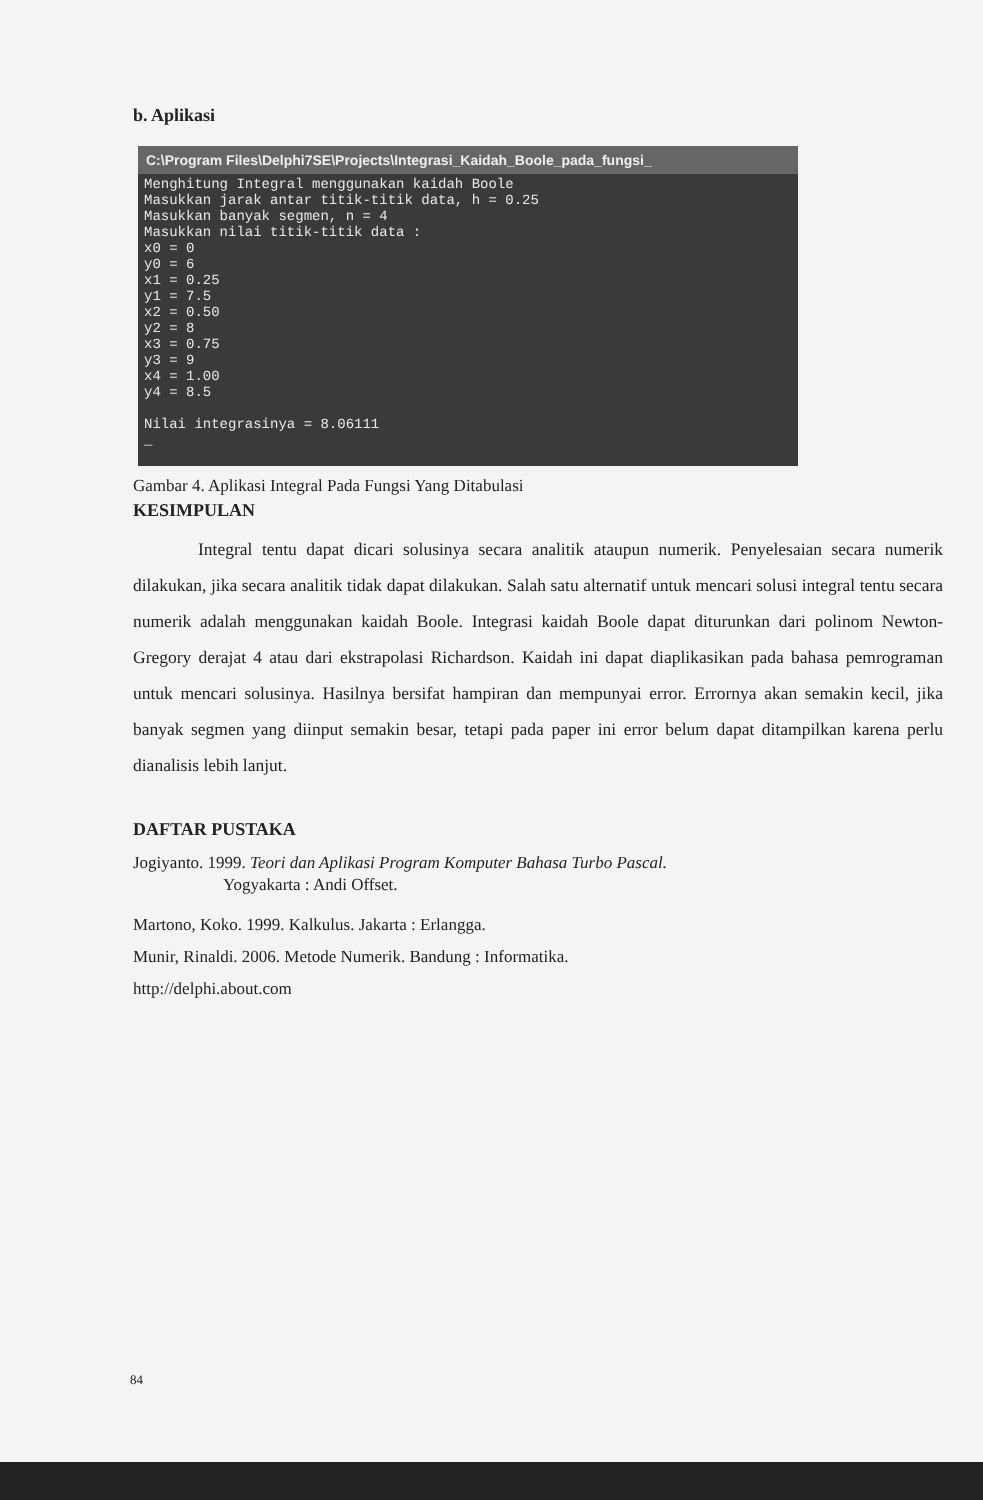b. Aplikasi
C:\Program Files\Delphi7SE\Projects\Integrasi_Kaidah_Boole_pada_fungsi_
Menghitung Integral menggunakan kaidah Boole
Masukkan jarak antar titik-titik data, h = 0.25
Masukkan banyak segmen, n = 4
Masukkan nilai titik-titik data :
x0 = 0
y0 = 6
x1 = 0.25
y1 = 7.5
x2 = 0.50
y2 = 8
x3 = 0.75
y3 = 9
x4 = 1.00
y4 = 8.5

Nilai integrasinya = 8.06111
_
Gambar 4. Aplikasi Integral Pada Fungsi Yang Ditabulasi
KESIMPULAN
Integral tentu dapat dicari solusinya secara analitik ataupun numerik. Penyelesaian secara numerik dilakukan, jika secara analitik tidak dapat dilakukan. Salah satu alternatif untuk mencari solusi integral tentu secara numerik adalah menggunakan kaidah Boole. Integrasi kaidah Boole dapat diturunkan dari polinom Newton-Gregory derajat 4 atau dari ekstrapolasi Richardson. Kaidah ini dapat diaplikasikan pada bahasa pemrograman untuk mencari solusinya. Hasilnya bersifat hampiran dan mempunyai error. Errornya akan semakin kecil, jika banyak segmen yang diinput semakin besar, tetapi pada paper ini error belum dapat ditampilkan karena perlu dianalisis lebih lanjut.
DAFTAR PUSTAKA
Jogiyanto. 1999. Teori dan Aplikasi Program Komputer Bahasa Turbo Pascal.
Yogyakarta : Andi Offset.
Martono, Koko. 1999. Kalkulus. Jakarta : Erlangga.
Munir, Rinaldi. 2006. Metode Numerik. Bandung : Informatika.
http://delphi.about.com
84